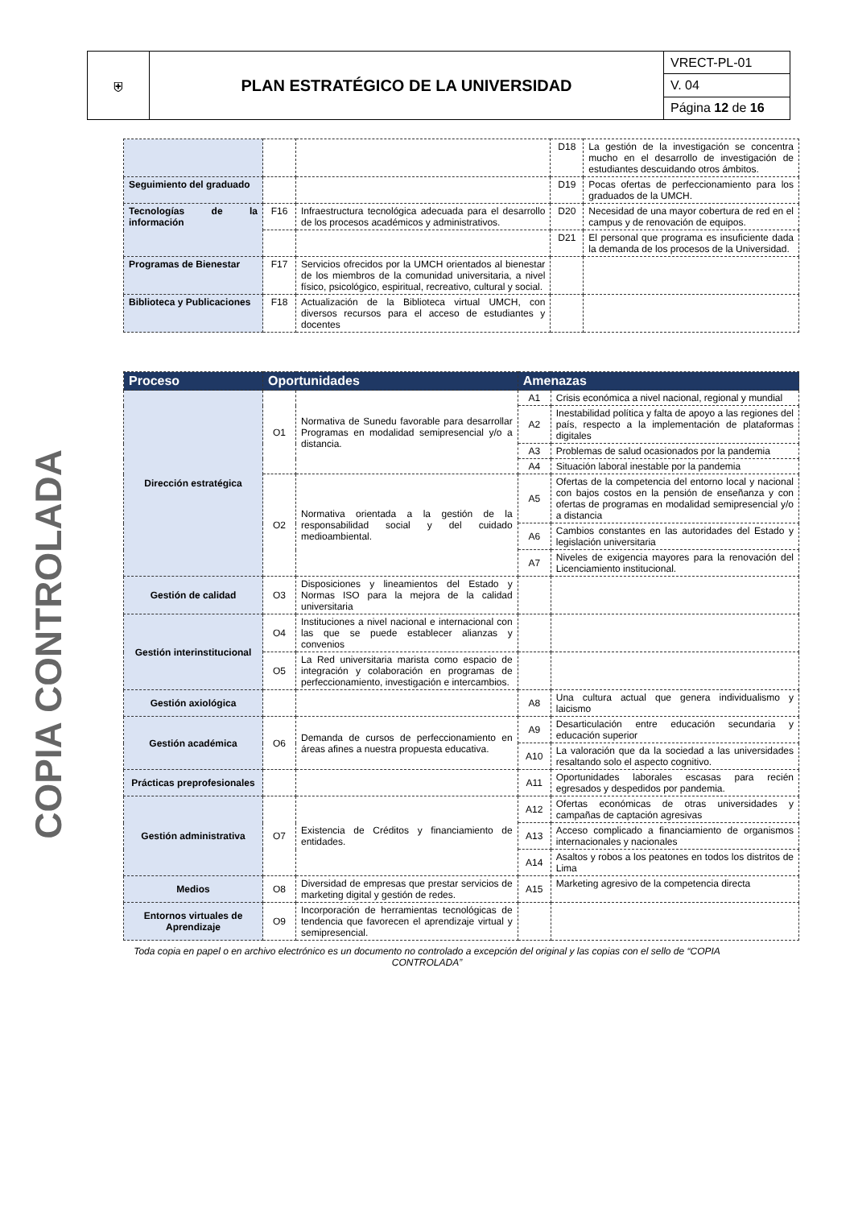| ⛨ | PLAN ESTRATÉGICO DE LA UNIVERSIDAD | VRECT-PL-01 |
| | | V. 04 |
| | | Página 12 de 16 |
COPIA CONTROLADA
| | | | D18 | La gestión de la investigación se concentra mucho en el desarrollo de investigación de estudiantes descuidando otros ámbitos. |
| Seguimiento del graduado | | | D19 | Pocas ofertas de perfeccionamiento para los graduados de la UMCH. |
| Tecnologías de la información | F16 | Infraestructura tecnológica adecuada para el desarrollo de los procesos académicos y administrativos. | D20 | Necesidad de una mayor cobertura de red en el campus y de renovación de equipos. |
| | | | D21 | El personal que programa es insuficiente dada la demanda de los procesos de la Universidad. |
| Programas de Bienestar | F17 | Servicios ofrecidos por la UMCH orientados al bienestar de los miembros de la comunidad universitaria, a nivel físico, psicológico, espiritual, recreativo, cultural y social. | | |
| Biblioteca y Publicaciones | F18 | Actualización de la Biblioteca virtual UMCH, con diversos recursos para el acceso de estudiantes y docentes | | |
| Proceso | Oportunidades | | Amenazas | |
| --- | --- | --- | --- | --- |
| Dirección estratégica | O1 | Normativa de Sunedu favorable para desarrollar Programas en modalidad semipresencial y/o a distancia. | A1 | Crisis económica a nivel nacional, regional y mundial |
| | | | A2 | Inestabilidad política y falta de apoyo a las regiones del país, respecto a la implementación de plataformas digitales |
| | | | A3 | Problemas de salud ocasionados por la pandemia |
| | | | A4 | Situación laboral inestable por la pandemia |
| | O2 | Normativa orientada a la gestión de la responsabilidad social y del cuidado medioambiental. | A5 | Ofertas de la competencia del entorno local y nacional con bajos costos en la pensión de enseñanza y con ofertas de programas en modalidad semipresencial y/o a distancia |
| | | | A6 | Cambios constantes en las autoridades del Estado y legislación universitaria |
| | | | A7 | Niveles de exigencia mayores para la renovación del Licenciamiento institucional. |
| Gestión de calidad | O3 | Disposiciones y lineamientos del Estado y Normas ISO para la mejora de la calidad universitaria | | |
| Gestión interinstitucional | O4 | Instituciones a nivel nacional e internacional con las que se puede establecer alianzas y convenios | | |
| | O5 | La Red universitaria marista como espacio de integración y colaboración en programas de perfeccionamiento, investigación e intercambios. | | |
| Gestión axiológica | | | A8 | Una cultura actual que genera individualismo y laicismo |
| Gestión académica | O6 | Demanda de cursos de perfeccionamiento en áreas afines a nuestra propuesta educativa. | A9 | Desarticulación entre educación secundaria y educación superior |
| | | | A10 | La valoración que da la sociedad a las universidades resaltando solo el aspecto cognitivo. |
| Prácticas preprofesionales | | | A11 | Oportunidades laborales escasas para recién egresados y despedidos por pandemia. |
| Gestión administrativa | O7 | Existencia de Créditos y financiamiento de entidades. | A12 | Ofertas económicas de otras universidades y campañas de captación agresivas |
| | | | A13 | Acceso complicado a financiamiento de organismos internacionales y nacionales |
| | | | A14 | Asaltos y robos a los peatones en todos los distritos de Lima |
| Medios | O8 | Diversidad de empresas que prestar servicios de marketing digital y gestión de redes. | A15 | Marketing agresivo de la competencia directa |
| Entornos virtuales de Aprendizaje | O9 | Incorporación de herramientas tecnológicas de tendencia que favorecen el aprendizaje virtual y semipresencial. | | |
Toda copia en papel o en archivo electrónico es un documento no controlado a excepción del original y las copias con el sello de “COPIA CONTROLADA”